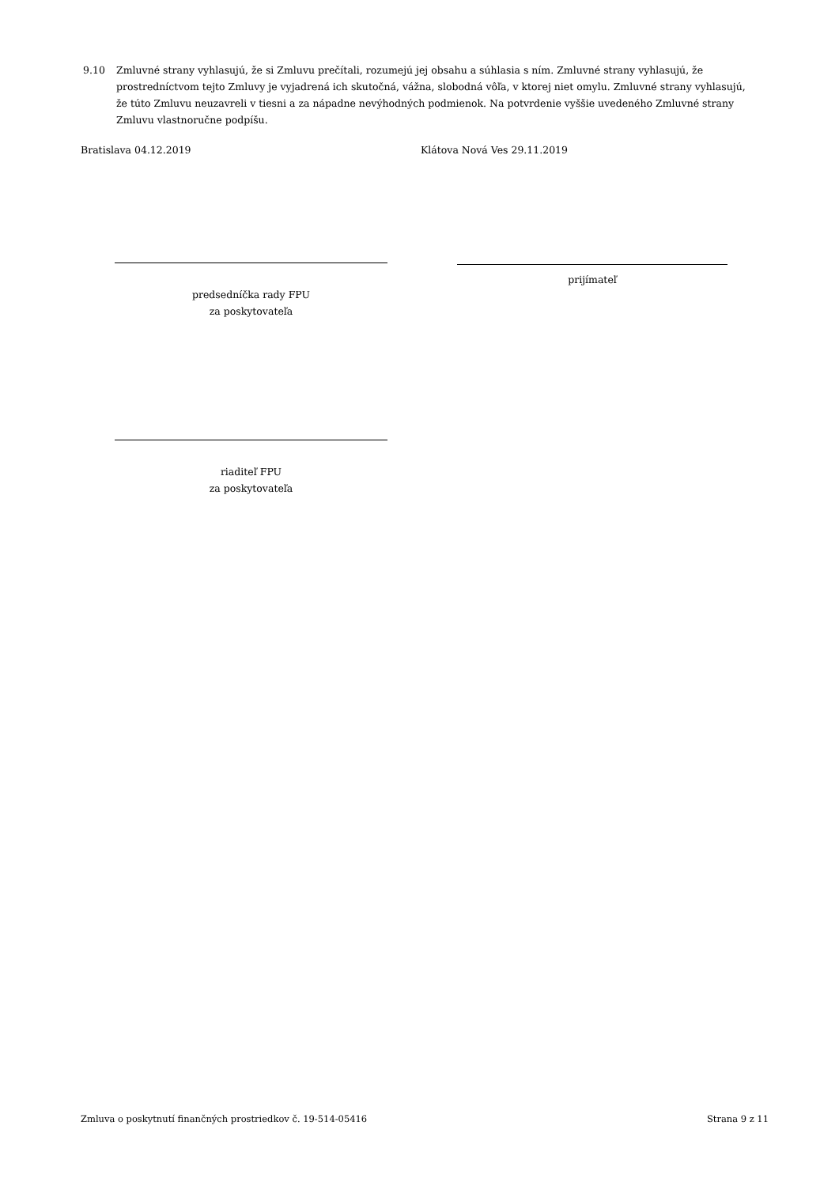9.10 Zmluvné strany vyhlasujú, že si Zmluvu prečítali, rozumejú jej obsahu a súhlasia s ním. Zmluvné strany vyhlasujú, že prostredníctvom tejto Zmluvy je vyjadrená ich skutočná, vážna, slobodná vôľa, v ktorej niet omylu. Zmluvné strany vyhlasujú, že túto Zmluvu neuzavreli v tiesni a za nápadne nevýhodných podmienok. Na potvrdenie vyššie uvedeného Zmluvné strany Zmluvu vlastnoručne podpíšu.
Bratislava 04.12.2019 Klátova Nová Ves 29.11.2019
predsedníčka rady FPU
za poskytovateľa
prijímateľ
riaditeľ FPU
za poskytovateľa
Zmluva o poskytnutí finančných prostriedkov č. 19-514-05416 Strana 9 z 11